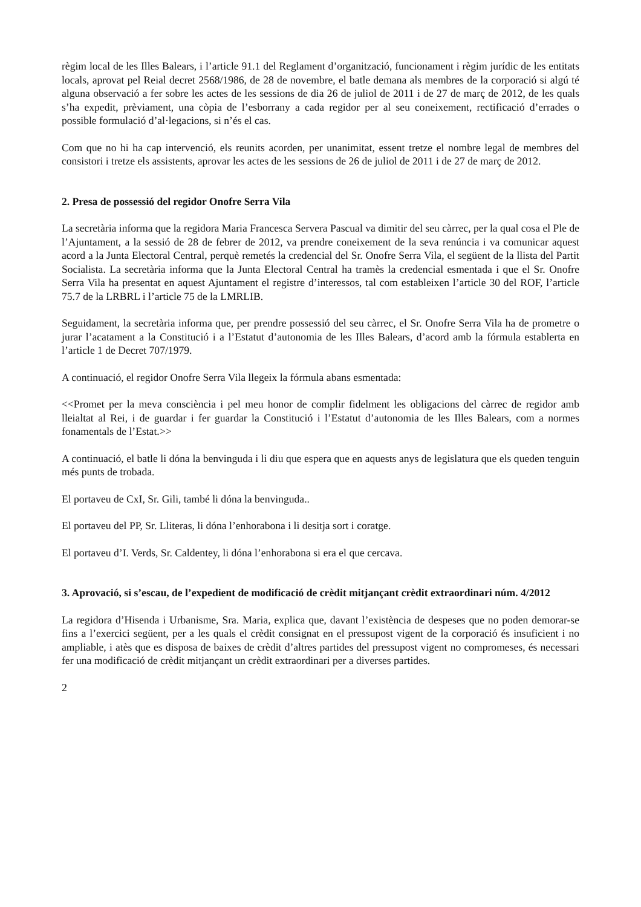règim local de les Illes Balears, i l’article 91.1 del Reglament d’organització, funcionament i règim jurídic de les entitats locals, aprovat pel Reial decret 2568/1986, de 28 de novembre, el batle demana als membres de la corporació si algú té alguna observació a fer sobre les actes de les sessions de dia 26 de juliol de 2011 i de 27 de març de 2012, de les quals s’ha expedit, prèviament, una còpia de l’esborrany a cada regidor per al seu coneixement, rectificació d’errades o possible formulació d’al·legacions, si n’és el cas.
Com que no hi ha cap intervenció, els reunits acorden, per unanimitat, essent tretze el nombre legal de membres del consistori i tretze els assistents, aprovar les actes de les sessions de 26 de juliol de 2011 i de 27 de març de 2012.
2. Presa de possessió del regidor Onofre Serra Vila
La secretària informa que la regidora Maria Francesca Servera Pascual va dimitir del seu càrrec, per la qual cosa el Ple de l’Ajuntament, a la sessió de 28 de febrer de 2012, va prendre coneixement de la seva renúncia i va comunicar aquest acord a la Junta Electoral Central, perquè remetés la credencial del Sr. Onofre Serra Vila, el següent de la llista del Partit Socialista. La secretària informa que la Junta Electoral Central ha tramès la credencial esmentada i que el Sr. Onofre Serra Vila ha presentat en aquest Ajuntament el registre d’interessos, tal com estableixen l’article 30 del ROF, l’article 75.7 de la LRBRL i l’article 75 de la LMRLIB.
Seguidament, la secretària informa que, per prendre possessió del seu càrrec, el Sr. Onofre Serra Vila ha de prometre o jurar l’acatament a la Constitució i a l’Estatut d’autonomia de les Illes Balears, d’acord amb la fórmula establerta en l’article 1 de Decret 707/1979.
A continuació, el regidor Onofre Serra Vila llegeix la fórmula abans esmentada:
<<Promet per la meva consciència i pel meu honor de complir fidelment les obligacions del càrrec de regidor amb lleialtat al Rei, i de guardar i fer guardar la Constitució i l’Estatut d’autonomia de les Illes Balears, com a normes fonamentals de l’Estat.>>
A continuació, el batle li dóna la benvinguda i li diu que espera que en aquests anys de legislatura que els queden tenguin més punts de trobada.
El portaveu de CxI, Sr. Gili, també li dóna la benvinguda..
El portaveu del PP, Sr. Lliteras, li dóna l’enhorabona i li desitja sort i coratge.
El portaveu d’I. Verds, Sr. Caldentey, li dóna l’enhorabona si era el que cercava.
3. Aprovació, si s’escau, de l’expedient de modificació de crèdit mitjançant crèdit extraordinari núm. 4/2012
La regidora d’Hisenda i Urbanisme, Sra. Maria, explica que, davant l’existència de despeses que no poden demorar-se fins a l’exercici següent, per a les quals el crèdit consignat en el pressupost vigent de la corporació és insuficient i no ampliable, i atès que es disposa de baixes de crèdit d’altres partides del pressupost vigent no compromeses, és necessari fer una modificació de crèdit mitjançant un crèdit extraordinari per a diverses partides.
2